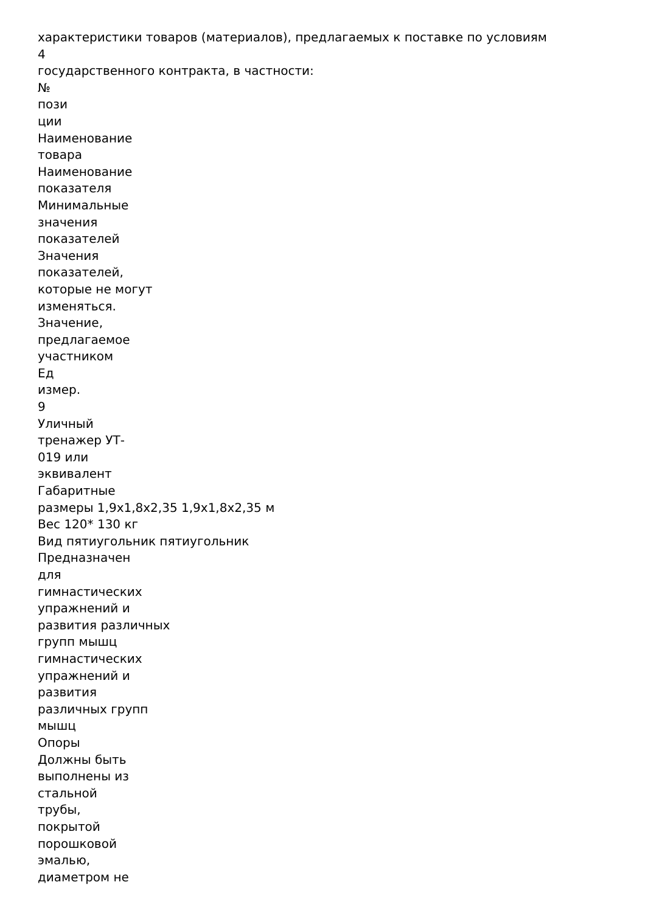характеристики товаров (материалов), предлагаемых к поставке по условиям
4
государственного контракта, в частности:
№
пози
ции
Наименование
товара
Наименование
показателя
Минимальные
значения
показателей
Значения
показателей,
которые не могут
изменяться.
Значение,
предлагаемое
участником
Ед
измер.
9
Уличный
тренажер УТ-
019 или
эквивалент
Габаритные
размеры 1,9х1,8х2,35 1,9х1,8х2,35 м
Вес 120* 130 кг
Вид пятиугольник пятиугольник
Предназначен
для
гимнастических
упражнений и
развития различных
групп мышц
гимнастических
упражнений и
развития
различных групп
мышц
Опоры
Должны быть
выполнены из
стальной
трубы,
покрытой
порошковой
эмалью,
диаметром не